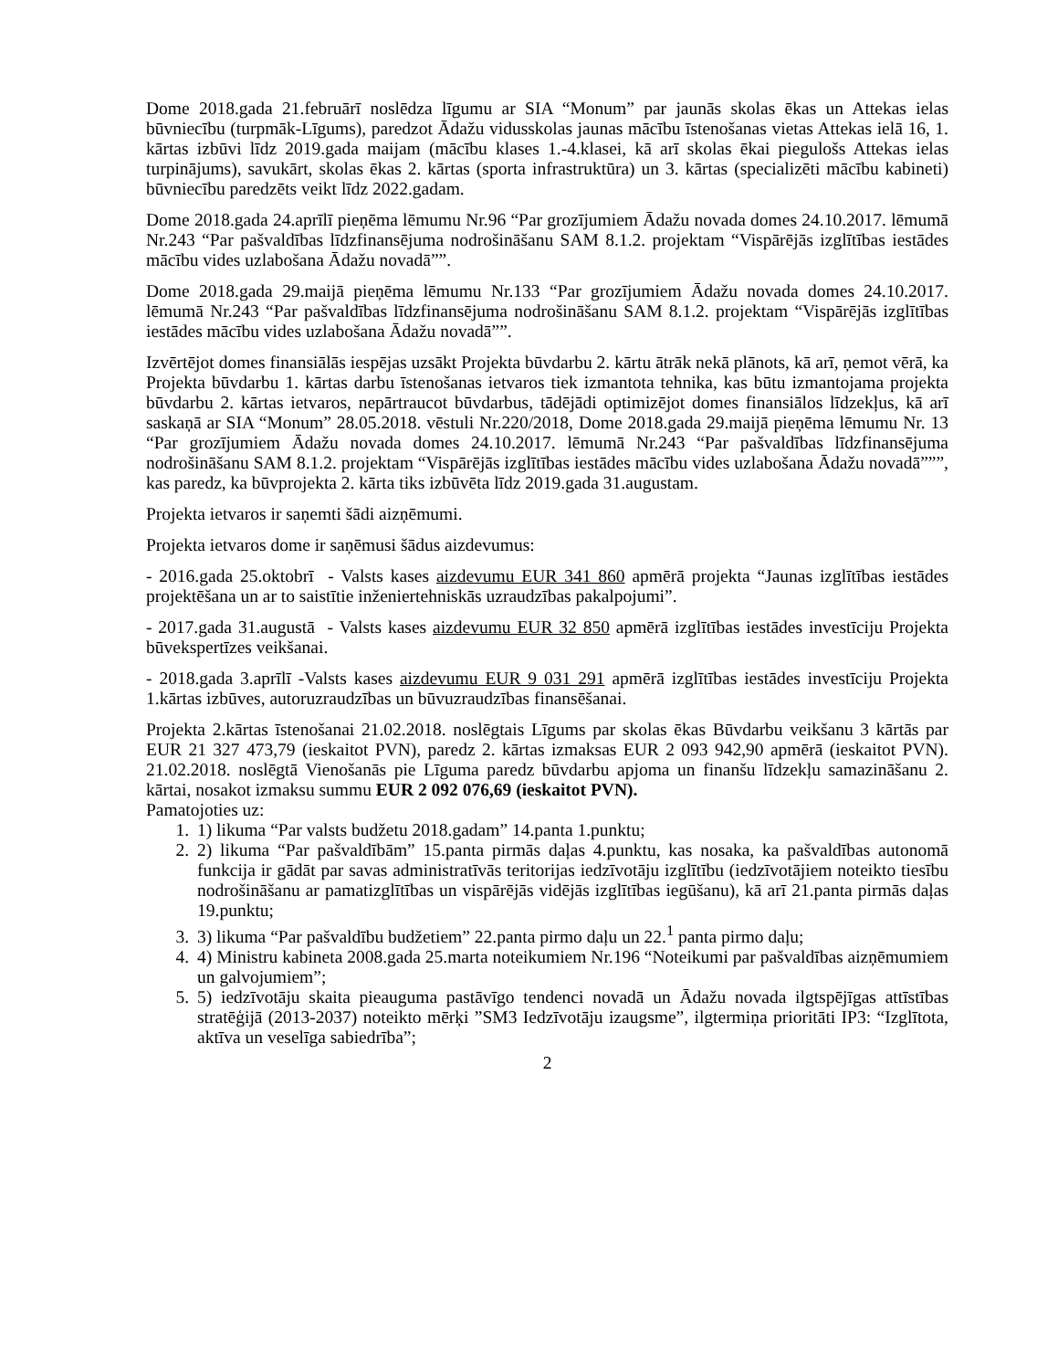Dome 2018.gada 21.februārī noslēdza līgumu ar SIA “Monum” par jaunās skolas ēkas un Attekas ielas būvniecību (turpmāk-Līgums), paredzot Ādažu vidusskolas jaunas mācību īstenošanas vietas Attekas ielā 16, 1. kārtas izbūvi līdz 2019.gada maijam (mācību klases 1.-4.klasei, kā arī skolas ēkai piegulošs Attekas ielas turpinājums), savukārt, skolas ēkas 2. kārtas (sporta infrastruktūra) un 3. kārtas (specializēti mācību kabineti) būvniecību paredzēts veikt līdz 2022.gadam.
Dome 2018.gada 24.aprīlī pieņēma lēmumu Nr.96 “Par grozījumiem Ādažu novada domes 24.10.2017. lēmumā Nr.243 “Par pašvaldības līdzfinansējuma nodrošināšanu SAM 8.1.2. projektam “Vispārējās izglītības iestādes mācību vides uzlabošana Ādažu novadā””.
Dome 2018.gada 29.maijā pieņēma lēmumu Nr.133 “Par grozījumiem Ādažu novada domes 24.10.2017. lēmumā Nr.243 “Par pašvaldības līdzfinansējuma nodrošināšanu SAM 8.1.2. projektam “Vispārējās izglītības iestādes mācību vides uzlabošana Ādažu novadā””.
Izvērtējot domes finansiālās iespējas uzsākt Projekta būvdarbu 2. kārtu ātrāk nekā plānots, kā arī, ņemot vērā, ka Projekta būvdarbu 1. kārtas darbu īstenošanas ietvaros tiek izmantota tehnika, kas būtu izmantojama projekta būvdarbu 2. kārtas ietvaros, nepārtraucot būvdarbus, tādējādi optimizējot domes finansiālos līdzekļus, kā arī saskaņā ar SIA “Monum” 28.05.2018. vēstuli Nr.220/2018, Dome 2018.gada 29.maijā pieņēma lēmumu Nr. 13 “Par grozījumiem Ādažu novada domes 24.10.2017. lēmumā Nr.243 “Par pašvaldības līdzfinansējuma nodrošināšanu SAM 8.1.2. projektam “Vispārējās izglītības iestādes mācību vides uzlabošana Ādažu novadā”””, kas paredz, ka būvprojekta 2. kārta tiks izbūvēta līdz 2019.gada 31.augustam.
Projekta ietvaros ir saņemti šādi aizņēmumi.
Projekta ietvaros dome ir saņēmusi šādus aizdevumus:
- 2016.gada 25.oktobrī - Valsts kases aizdevumu EUR 341 860 apmērā projekta “Jaunas izglītības iestādes projektēšana un ar to saistītie inženiertehniskās uzraudzības pakalpojumi”.
- 2017.gada 31.augustā - Valsts kases aizdevumu EUR 32 850 apmērā izglītības iestādes investīciju Projekta būvekspertīzes veikšanai.
- 2018.gada 3.aprīlī -Valsts kases aizdevumu EUR 9 031 291 apmērā izglītības iestādes investīciju Projekta 1.kārtas izbūves, autoruzraudzības un būvuzraudzības finansēšanai.
Projekta 2.kārtas īstenošanai 21.02.2018. noslēgtais Līgums par skolas ēkas Būvdarbu veikšanu 3 kārtās par EUR 21 327 473,79 (ieskaitot PVN), paredz 2. kārtas izmaksas EUR 2 093 942,90 apmērā (ieskaitot PVN). 21.02.2018. noslēgtā Vienošanās pie Līguma paredz būvdarbu apjoma un finanšu līdzekļu samazināšanu 2. kārtai, nosakot izmaksu summu EUR 2 092 076,69 (ieskaitot PVN).
Pamatojoties uz:
1. 1) likuma “Par valsts budžetu 2018.gadam” 14.panta 1.punktu;
2. 2) likuma “Par pašvaldībām” 15.panta pirmās daļas 4.punktu, kas nosaka, ka pašvaldības autonomā funkcija ir gādāt par savas administratīvās teritorijas iedzīvotāju izglītību (iedzīvotājiem noteikto tiesību nodrošināšanu ar pamatizglītības un vispārējās vidējās izglītības iegūšanu), kā arī 21.panta pirmās daļas 19.punktu;
3. 3) likuma “Par pašvaldību budžetiem” 22.panta pirmo daļu un 22.<sup>1</sup> panta pirmo daļu;
4. 4) Ministru kabineta 2008.gada 25.marta noteikumiem Nr.196 “Noteikumi par pašvaldības aizņēmumiem un galvojumiem”;
5. 5) iedzīvotāju skaita pieauguma pastāvīgo tendenci novadā un Ādažu novada ilgtspējīgas attīstības stratēģijā (2013-2037) noteikto mērķi ”SM3 Iedzīvotāju izaugsme”, ilgtermiņa prioritāti IP3: “Izglītota, aktīva un veselīga sabiedrība”;
2